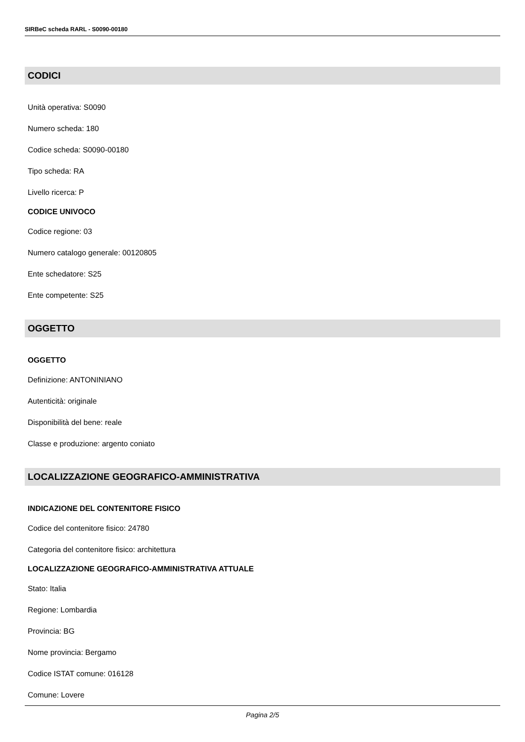SIRBeC scheda RARL - S0090-00180
CODICI
Unità operativa: S0090
Numero scheda: 180
Codice scheda: S0090-00180
Tipo scheda: RA
Livello ricerca: P
CODICE UNIVOCO
Codice regione: 03
Numero catalogo generale: 00120805
Ente schedatore: S25
Ente competente: S25
OGGETTO
OGGETTO
Definizione: ANTONINIANO
Autenticità: originale
Disponibilità del bene: reale
Classe e produzione: argento coniato
LOCALIZZAZIONE GEOGRAFICO-AMMINISTRATIVA
INDICAZIONE DEL CONTENITORE FISICO
Codice del contenitore fisico: 24780
Categoria del contenitore fisico: architettura
LOCALIZZAZIONE GEOGRAFICO-AMMINISTRATIVA ATTUALE
Stato: Italia
Regione: Lombardia
Provincia: BG
Nome provincia: Bergamo
Codice ISTAT comune: 016128
Comune: Lovere
Pagina 2/5